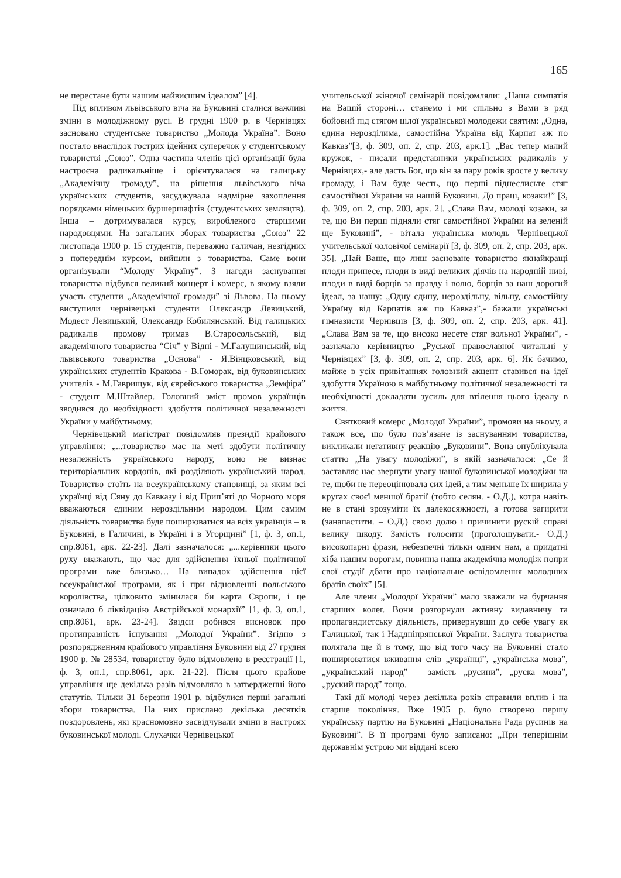165
не перестане бути нашим найвисшим ідеалом” [4].
Під впливом львівського віча на Буковині сталися важливі зміни в молодіжному русі. В грудні 1900 р. в Чернівцях засновано студентське товариство „Молода Україна”. Воно постало внаслідок гострих ідейних суперечок у студентському товаристві „Союз”. Одна частина членів цієї організації була настроєна радикальніше і орієнтувалася на галицьку „Академічну громаду”, на рішення львівського віча українських студентів, засуджувала надмірне захоплення порядками німецьких буршершафтів (студентських земляцтв). Інша – дотримувалася курсу, виробленого старшими народовцями. На загальних зборах товариства „Союз” 22 листопада 1900 р. 15 студентів, переважно галичан, незгідних з попереднім курсом, вийшли з товариства. Саме вони організували “Молоду Україну”. З нагоди заснування товариства відбувся великий концерт і комерс, в якому взяли участь студенти „Академічної громади” зі Львова. На ньому виступили чернівецькі студенти Олександр Левицький, Модест Левицький, Олександр Кобилянський. Від галицьких радикалів промову тримав В.Старосольський, від академічного товариства “Січ” у Відні - М.Галущинський, від львівського товариства „Основа” - Я.Вінцковський, від українських студентів Кракова - В.Гоморак, від буковинських учителів - М.Гаврищук, від єврейського товариства „Земфіра” - студент М.Штайлер. Головний зміст промов українців зводився до необхідності здобуття політичної незалежності України у майбутньому.
Чернівецький магістрат повідомляв президії крайового управління: „...товариство має на меті здобути політичну незалежність українського народу, воно не визнає територіальних кордонів, які розділяють український народ. Товариство стоїть на всеукраїнському становищі, за яким всі українці від Сяну до Кавказу і від Прип’яті до Чорного моря вважаються єдиним нероздільним народом. Цим самим діяльність товариства буде поширюватися на всіх українців – в Буковині, в Галичині, в Україні і в Угорщині” [1, ф. 3, оп.1, спр.8061, арк. 22-23]. Далі зазначалося: „...керівники цього руху вважають, що час для здійснення їхньої політичної програми вже близько… На випадок здійснення цієї всеукраїнської програми, як і при відновленні польського королівства, цілковито змінилася би карта Європи, і це означало б ліквідацію Австрійської монархії” [1, ф. 3, оп.1, спр.8061, арк. 23-24]. Звідси робився висновок про протиправність існування „Молодої України”. Згідно з розпорядженням крайового управління Буковини від 27 грудня 1900 р. № 28534, товариству було відмовлено в реєстрації [1, ф. 3, оп.1, спр.8061, арк. 21-22]. Після цього крайове управління ще декілька разів відмовляло в затвердженні його статутів. Тільки 31 березня 1901 р. відбулися перші загальні збори товариства. На них прислано декілька десятків поздоровлень, які красномовно засвідчували зміни в настроях буковинської молоді. Слухачки Чернівецької
учительської жіночої семінарії повідомляли: „Наша симпатія на Вашій стороні… станемо і ми спільно з Вами в ряд бойовий під стягом цілої української молодежи святим: „Одна, єдина нерозділима, самостійна Україна від Карпат аж по Кавказ”[3, ф. 309, оп. 2, спр. 203, арк.1]. „Вас тепер малий кружок, - писали представники українських радикалів у Чернівцях,- але дасть Бог, що він за пару років зросте у велику громаду, і Вам буде честь, що перші піднеслисьте стяг самостійної України на нашій Буковині. До праці, козаки!” [3, ф. 309, оп. 2, спр. 203, арк. 2]. „Слава Вам, молоді козаки, за те, що Ви перші підняли стяг самостійної України на зеленій ще Буковині”, - вітала українська молодь Чернівецької учительської чоловічої семінарії [3, ф. 309, оп. 2, спр. 203, арк. 35]. „Най Ваше, що лиш засноване товариство якнайкращі плоди принесе, плоди в виді великих діячів на народній ниві, плоди в виді борців за правду і волю, борців за наш дорогий ідеал, за нашу: „Одну єдину, нероздільну, вільну, самостійну Україну від Карпатів аж по Кавказ”,- бажали українські гімназисти Чернівців [3, ф. 309, оп. 2, спр. 203, арк. 41]. „Слава Вам за те, що високо несете стяг вольної України”, - зазначало керівництво „Руської православної читальні у Чернівцях” [3, ф. 309, оп. 2, спр. 203, арк. 6]. Як бачимо, майже в усіх привітаннях головний акцент ставився на ідеї здобуття Україною в майбутньому політичної незалежності та необхідності докладати зусиль для втілення цього ідеалу в життя.
Святковий комерс „Молодої України”, промови на ньому, а також все, що було пов’язане із заснуванням товариства, викликали негативну реакцію „Буковини”. Вона опублікувала статтю „На увагу молодіжи”, в якій зазначалося: „Се й заставляє нас звернути увагу нашої буковинської молодіжи на те, щоби не переоцінювала сих ідей, а тим меньше їх ширила у кругах своєї меншої братії (тобто селян. - О.Д.), котра навіть не в стані зрозуміти їх далекосяжності, а готова загирити (занапастити. – О.Д.) свою долю і причинити рускій справі велику шкоду. Замість голосити (проголошувати.- О.Д.) високопарні фрази, небезпечні тільки одним нам, а придатні хіба нашим ворогам, повинна наша академічна молодіж попри свої студії дбати про національне освідомлення молодших братів своїх” [5].
Але члени „Молодої України” мало зважали на бурчання старших колег. Вони розгорнули активну видавничу та пропагандистську діяльність, привернувши до себе увагу як Галицької, так і Наддніпрянської України. Заслуга товариства полягала ще й в тому, що від того часу на Буковині стало поширюватися вживання слів „українці”, „українська мова”, „український народ” – замість „русини”, „руска мова”, „руский народ” тощо.
Такі дії молоді через декілька років справили вплив і на старше покоління. Вже 1905 р. було створено першу українську партію на Буковині „Національна Рада русинів на Буковині”. В її програмі було записано: „При теперішнім державнім устрою ми віддані всею